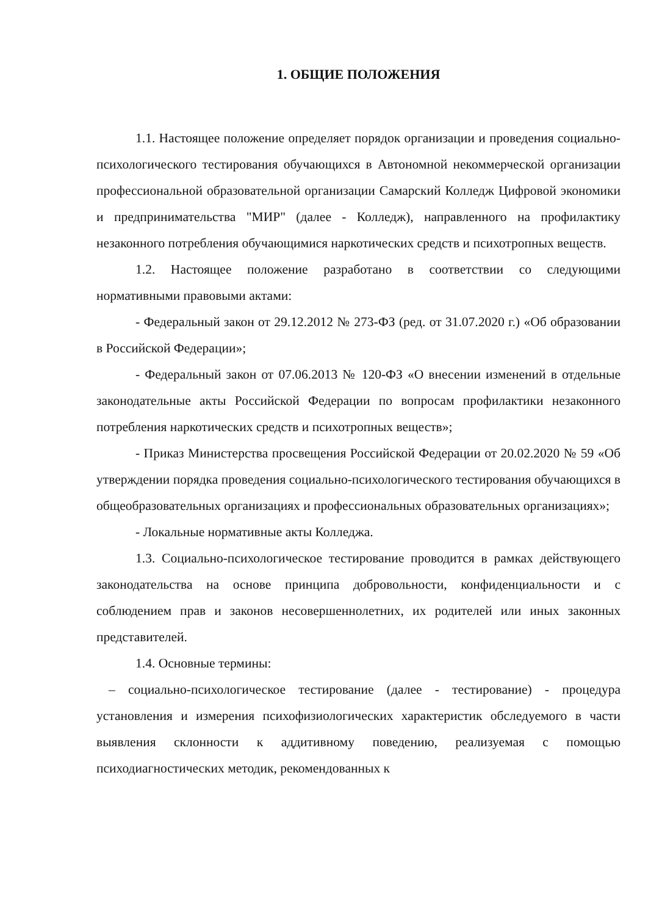1. ОБЩИЕ ПОЛОЖЕНИЯ
1.1. Настоящее положение определяет порядок организации и проведения социально-психологического тестирования обучающихся в Автономной некоммерческой организации профессиональной образовательной организации Самарский Колледж Цифровой экономики и предпринимательства "МИР" (далее - Колледж), направленного на профилактику незаконного потребления обучающимися наркотических средств и психотропных веществ.
1.2. Настоящее положение разработано в соответствии со следующими нормативными правовыми актами:
- Федеральный закон от 29.12.2012 № 273-ФЗ (ред. от 31.07.2020 г.) «Об образовании в Российской Федерации»;
- Федеральный закон от 07.06.2013 № 120-ФЗ «О внесении изменений в отдельные законодательные акты Российской Федерации по вопросам профилактики незаконного потребления наркотических средств и психотропных веществ»;
- Приказ Министерства просвещения Российской Федерации от 20.02.2020 № 59 «Об утверждении порядка проведения социально-психологического тестирования обучающихся в общеобразовательных организациях и профессиональных образовательных организациях»;
- Локальные нормативные акты Колледжа.
1.3. Социально-психологическое тестирование проводится в рамках действующего законодательства на основе принципа добровольности, конфиденциальности и с соблюдением прав и законов несовершеннолетних, их родителей или иных законных представителей.
1.4. Основные термины:
– социально-психологическое тестирование (далее - тестирование) - процедура установления и измерения психофизиологических характеристик обследуемого в части выявления склонности к аддитивному поведению, реализуемая с помощью психодиагностических методик, рекомендованных к